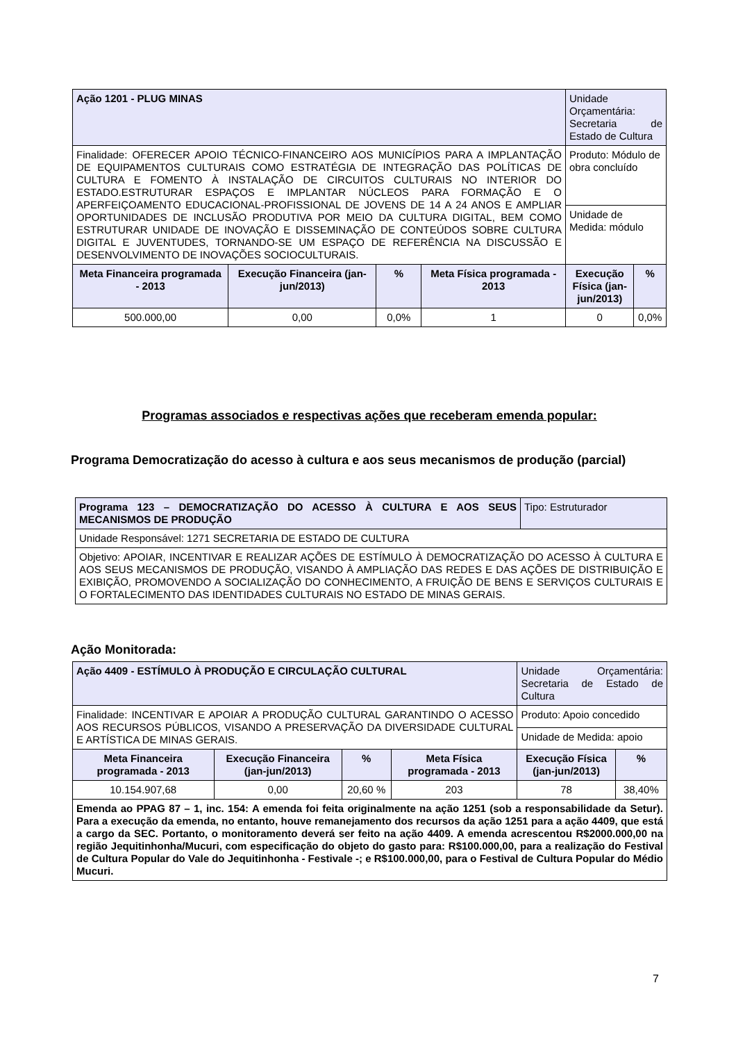| Ação 1201 - PLUG MINAS | | | | Unidade Orçamentária: Secretaria de Estado de Cultura | |
| Finalidade: OFERECER APOIO TÉCNICO-FINANCEIRO AOS MUNICÍPIOS PARA A IMPLANTAÇÃO DE EQUIPAMENTOS CULTURAIS COMO ESTRATÉGIA DE INTEGRAÇÃO DAS POLÍTICAS DE CULTURA E FOMENTO À INSTALAÇÃO DE CIRCUITOS CULTURAIS NO INTERIOR DO ESTADO.ESTRUTURAR ESPAÇOS E IMPLANTAR NÚCLEOS PARA FORMAÇÃO E O APERFEIÇOAMENTO EDUCACIONAL-PROFISSIONAL DE JOVENS DE 14 A 24 ANOS E AMPLIAR OPORTUNIDADES DE INCLUSÃO PRODUTIVA POR MEIO DA CULTURA DIGITAL, BEM COMO ESTRUTURAR UNIDADE DE INOVAÇÃO E DISSEMINAÇÃO DE CONTEÚDOS SOBRE CULTURA DIGITAL E JUVENTUDES, TORNANDO-SE UM ESPAÇO DE REFERÊNCIA NA DISCUSSÃO E DESENVOLVIMENTO DE INOVAÇÕES SOCIOCULTURAIS. | | | | Produto: Módulo de obra concluído | |
| | | | | Unidade de Medida: módulo | |
| Meta Financeira programada - 2013 | Execução Financeira (jan-jun/2013) | % | Meta Física programada - 2013 | Execução Física (jan-jun/2013) | % |
| 500.000,00 | 0,00 | 0,0% | 1 | 0 | 0,0% |
Programas associados e respectivas ações que receberam emenda popular:
Programa Democratização do acesso à cultura e aos seus mecanismos de produção (parcial)
| Programa 123 – DEMOCRATIZAÇÃO DO ACESSO À CULTURA E AOS SEUS MECANISMOS DE PRODUÇÃO | Tipo: Estruturador |
| Unidade Responsável: 1271 SECRETARIA DE ESTADO DE CULTURA | |
| Objetivo: APOIAR, INCENTIVAR E REALIZAR AÇÕES DE ESTÍMULO À DEMOCRATIZAÇÃO DO ACESSO À CULTURA E AOS SEUS MECANISMOS DE PRODUÇÃO, VISANDO À AMPLIAÇÃO DAS REDES E DAS AÇÕES DE DISTRIBUIÇÃO E EXIBIÇÃO, PROMOVENDO A SOCIALIZAÇÃO DO CONHECIMENTO, A FRUIÇÃO DE BENS E SERVIÇOS CULTURAIS E O FORTALECIMENTO DAS IDENTIDADES CULTURAIS NO ESTADO DE MINAS GERAIS. | |
Ação Monitorada:
| Ação 4409 - ESTÍMULO À PRODUÇÃO E CIRCULAÇÃO CULTURAL | | | | Unidade Orçamentária: Secretaria de Estado de Cultura | |
| Finalidade: INCENTIVAR E APOIAR A PRODUÇÃO CULTURAL GARANTINDO O ACESSO AOS RECURSOS PÚBLICOS, VISANDO A PRESERVAÇÃO DA DIVERSIDADE CULTURAL E ARTÍSTICA DE MINAS GERAIS. | | | | Produto: Apoio concedido | |
| | | | | Unidade de Medida: apoio | |
| Meta Financeira programada - 2013 | Execução Financeira (jan-jun/2013) | % | Meta Física programada - 2013 | Execução Física (jan-jun/2013) | % |
| 10.154.907,68 | 0,00 | 20,60 % | 203 | 78 | 38,40% |
| Emenda ao PPAG 87 – 1, inc. 154: A emenda foi feita originalmente na ação 1251 (sob a responsabilidade da Setur). Para a execução da emenda, no entanto, houve remanejamento dos recursos da ação 1251 para a ação 4409, que está a cargo da SEC. Portanto, o monitoramento deverá ser feito na ação 4409. A emenda acrescentou R$2000.000,00 na região Jequitinhonha/Mucuri, com especificação do objeto do gasto para: R$100.000,00, para a realização do Festival de Cultura Popular do Vale do Jequitinhonha - Festivale -; e R$100.000,00, para o Festival de Cultura Popular do Médio Mucuri. | | | | | |
7